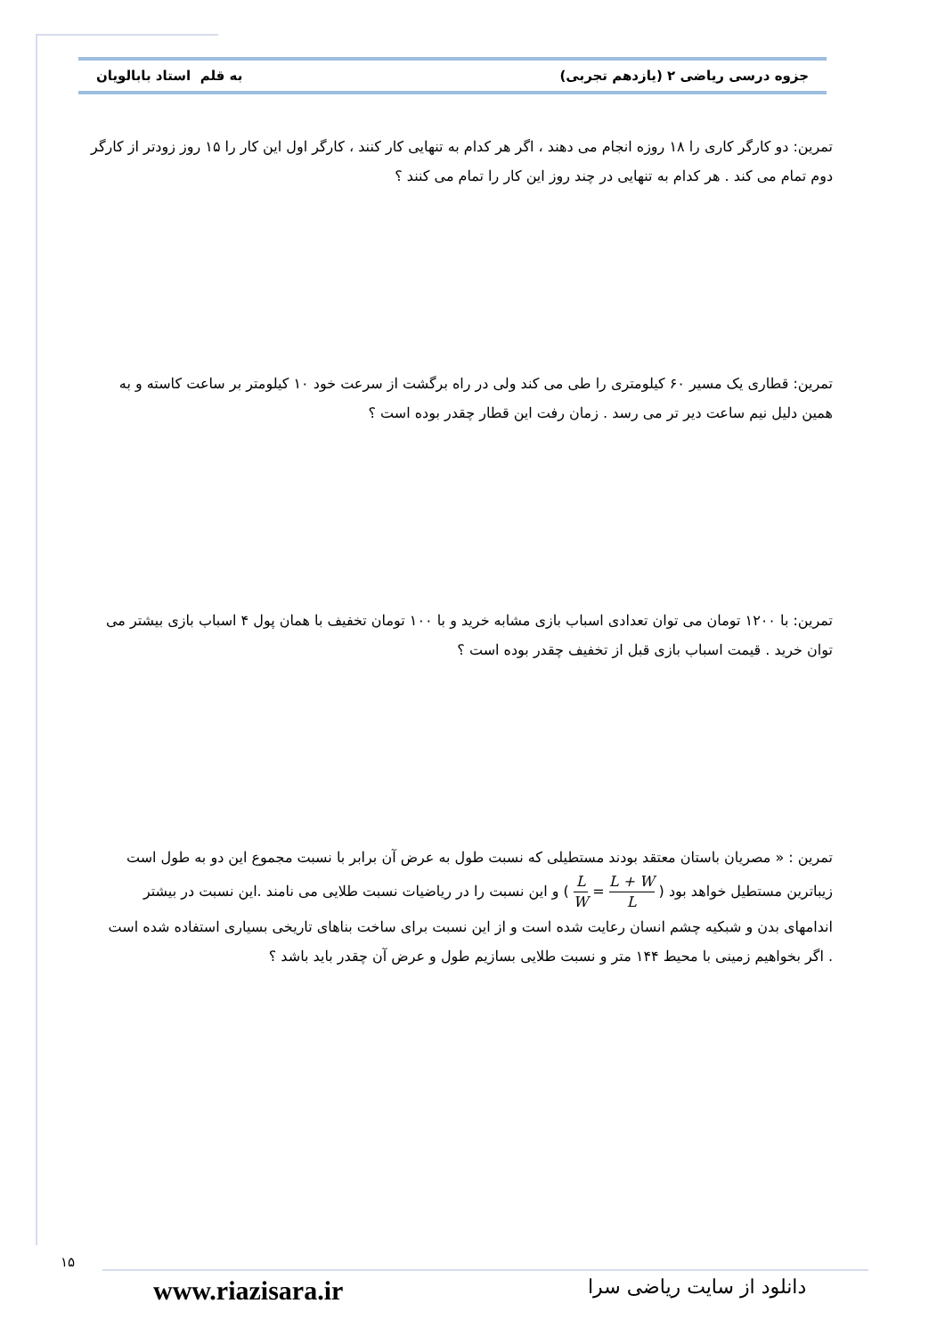جزوه درسی ریاضی ۲ (یازدهم تجربی) به قلم استاد بابالویان
تمرین: دو کارگر کاری را ۱۸ روزه انجام می دهند ، اگر هر کدام به تنهایی کار کنند ، کارگر اول این کار را ۱۵ روز زودتر از کارگر دوم تمام می کند . هر کدام به تنهایی در چند روز این کار را تمام می کنند ؟
تمرین: قطاری یک مسیر ۶۰ کیلومتری را طی می کند ولی در راه برگشت از سرعت خود ۱۰ کیلومتر بر ساعت کاسته و به همین دلیل نیم ساعت دیر تر می رسد . زمان رفت این قطار چقدر بوده است ؟
تمرین: با ۱۲۰۰ تومان می توان تعدادی اسباب بازی مشابه خرید و با ۱۰۰ تومان تخفیف با همان پول ۴ اسباب بازی بیشتر می توان خرید . قیمت اسباب بازی قبل از تخفیف چقدر بوده است ؟
تمرین : « مصریان باستان معتقد بودند مستطیلی که نسبت طول به عرض آن برابر با نسبت مجموع این دو به طول است زیباترین مستطیل خواهد بود ( L W = L + W L ) و این نسبت را در ریاضیات نسبت طلایی می نامند .این نسبت در بیشتر اندامهای بدن و شبکیه چشم انسان رعایت شده است و از این نسبت برای ساخت بناهای تاریخی بسیاری استفاده شده است . اگر بخواهیم زمینی با محیط ۱۴۴ متر و نسبت طلایی بسازیم طول و عرض آن چقدر باید باشد ؟
۱۵
www.riazisara.ir دانلود از سایت ریاضی سرا